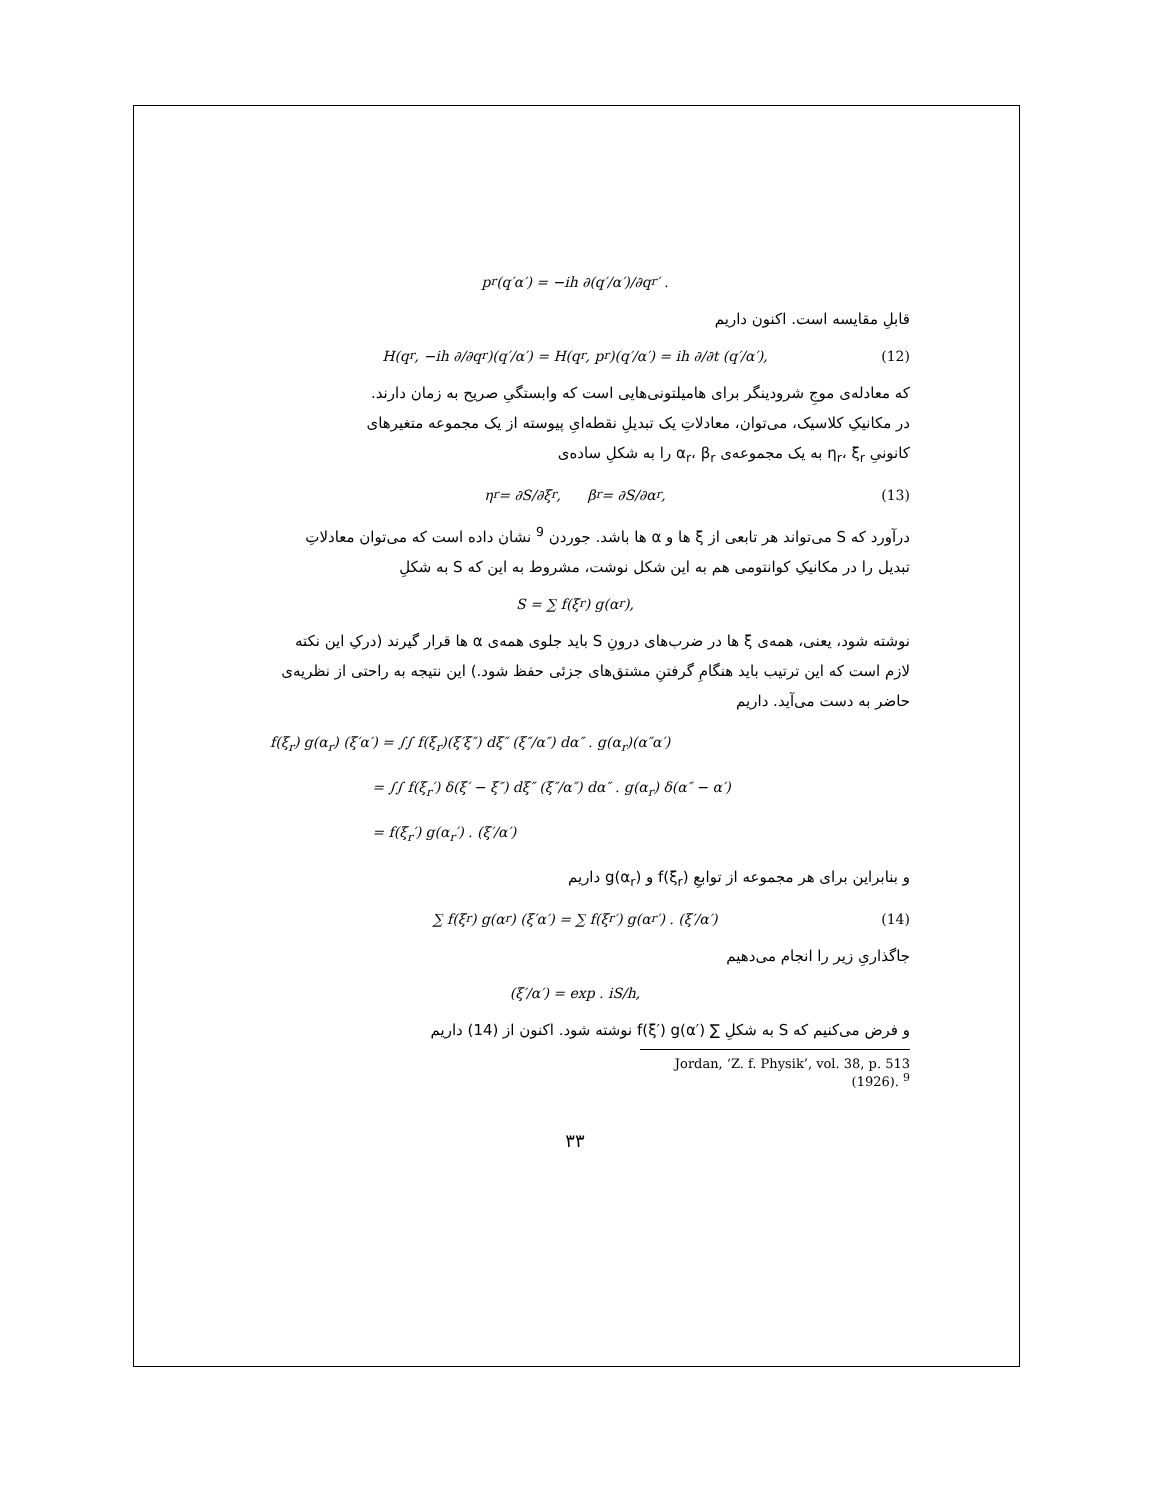p<sub>r</sub>(q′α′) = −ih ∂(q′/α′)/∂q<sub>r</sub>′ .
قابلِ مقایسه است. اکنون داریم
H(q<sub>r</sub>, −ih ∂/∂q<sub>r</sub>)(q′/α′) = H(q<sub>r</sub>, p<sub>r</sub>)(q′/α′) = ih ∂/∂t (q′/α′), (12)
که معادله‌ی موجِ شرودینگر برای هامیلتونی‌هایی است که وابستگیِ صریح به زمان دارند.
در مکانیکِ کلاسیک، می‌توان، معادلاتِ یک تبدیلِ نقطه‌ایِ پیوسته از یک مجموعه متغیرهای
کانونیِ η<sub>r</sub>، ξ<sub>r</sub> به یک مجموعه‌ی α<sub>r</sub>، β<sub>r</sub> را به شکلِ ساده‌ی
η<sub>r</sub> = ∂S/∂ξ<sub>r</sub>, β<sub>r</sub> = ∂S/∂α<sub>r</sub>, (13)
درآورد که S می‌تواند هر تابعی از ξ ها و α ها باشد. جوردن <sup>9</sup> نشان داده است که می‌توان معادلاتِ
تبدیل را در مکانیکِ کوانتومی هم به این شکل نوشت، مشروط به این که S به شکلِ
S = ∑ f(ξ<sub>r</sub>) g(α<sub>r</sub>),
نوشته شود، یعنی، همه‌ی ξ ها در ضرب‌های درونِ S باید جلوی همه‌ی α ها قرار گیرند (درکِ این نکته
لازم است که این ترتیب باید هنگامِ گرفتنِ مشتق‌های جزئی حفظ شود.) این نتیجه به راحتی از نظریه‌ی
حاضر به دست می‌آید. داریم
f(ξ<sub>r</sub>) g(α<sub>r</sub>) (ξ′α′) = ∫∫ f(ξ<sub>r</sub>)(ξ′ξ″) dξ″ (ξ″/α″) dα″ . g(α<sub>r</sub>)(α″α′)
= ∫∫ f(ξ<sub>r</sub>′) δ(ξ′ − ξ″) dξ″ (ξ″/α″) dα″ . g(α<sub>r</sub>) δ(α″ − α′)
= f(ξ<sub>r</sub>′) g(α<sub>r</sub>′) . (ξ′/α′)
و بنابراین برای هر مجموعه از توابعِ f(ξ<sub>r</sub>) و g(α<sub>r</sub>) داریم
∑ f(ξ<sub>r</sub>) g(α<sub>r</sub>) (ξ′α′) = ∑ f(ξ<sub>r</sub>′) g(α<sub>r</sub>′) . (ξ′/α′) (14)
جاگذاریِ زیر را انجام می‌دهیم
(ξ′/α′) = exp . iS/h,
و فرض می‌کنیم که S به شکلِ ∑ f(ξ′) g(α′) نوشته شود. اکنون از (14) داریم
Jordan, ‘Z. f. Physik’, vol. 38, p. 513 (1926). <sup>9</sup>
۳۳